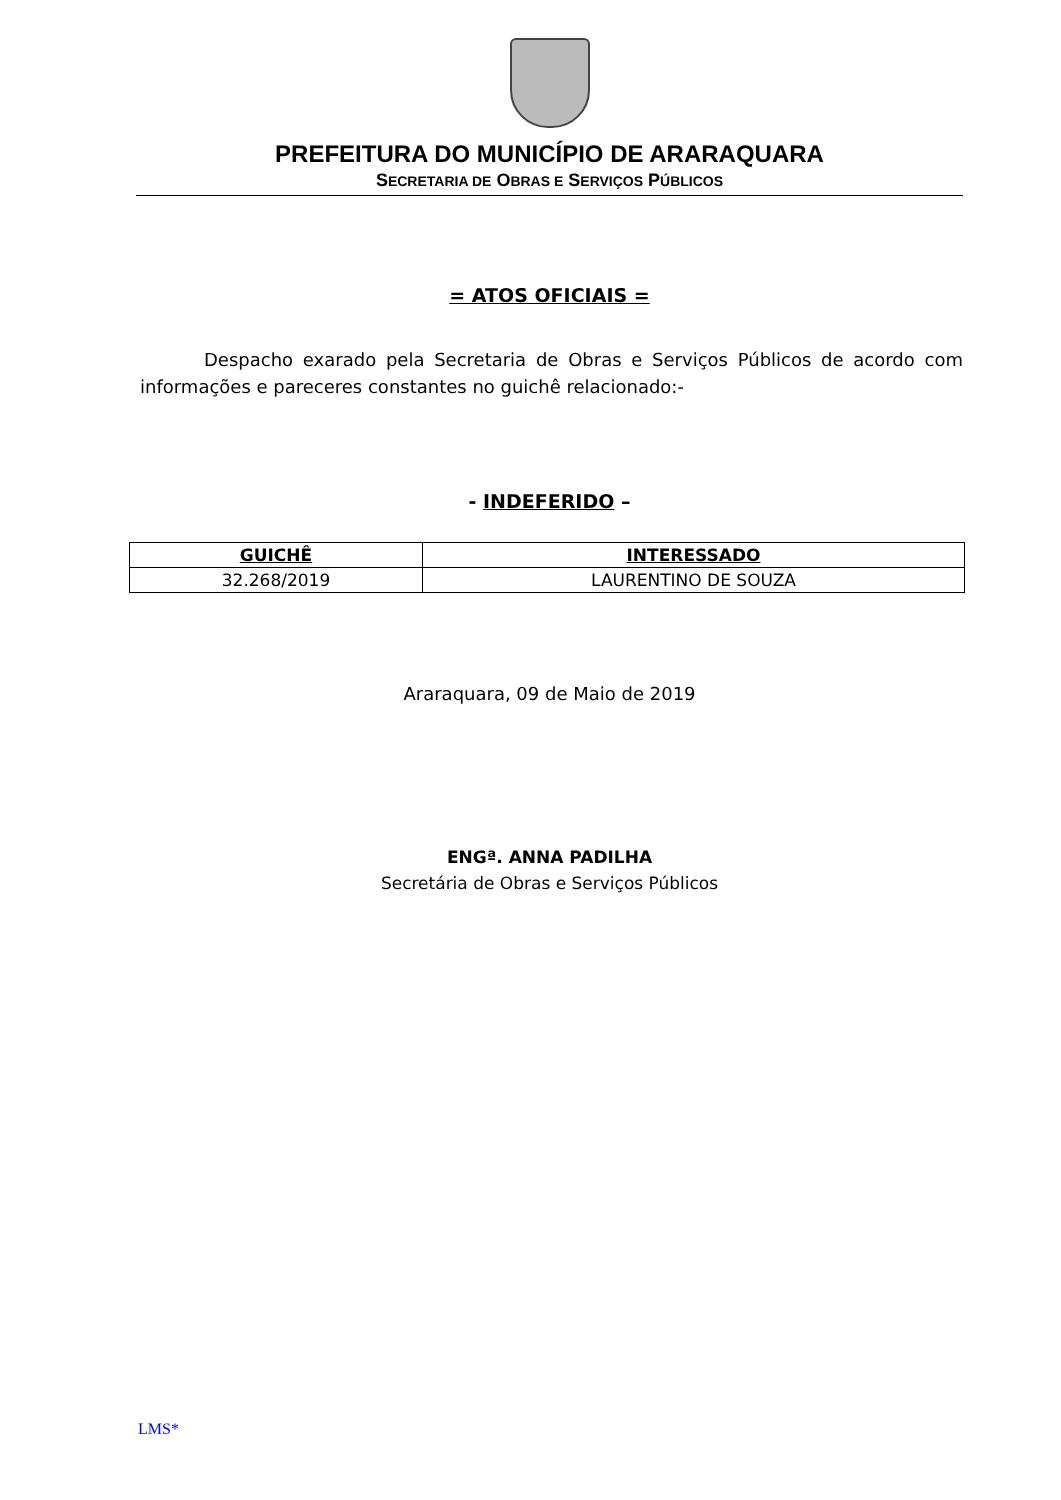PREFEITURA DO MUNICÍPIO DE ARARAQUARA
SECRETARIA DE OBRAS E SERVIÇOS PÚBLICOS
= ATOS OFICIAIS =
Despacho exarado pela Secretaria de Obras e Serviços Públicos de acordo com informações e pareceres constantes no guichê relacionado:-
- INDEFERIDO –
| GUICHÊ | INTERESSADO |
| --- | --- |
| 32.268/2019 | LAURENTINO DE SOUZA |
Araraquara, 09 de Maio de 2019
ENGª. ANNA PADILHA
Secretária de Obras e Serviços Públicos
LMS*